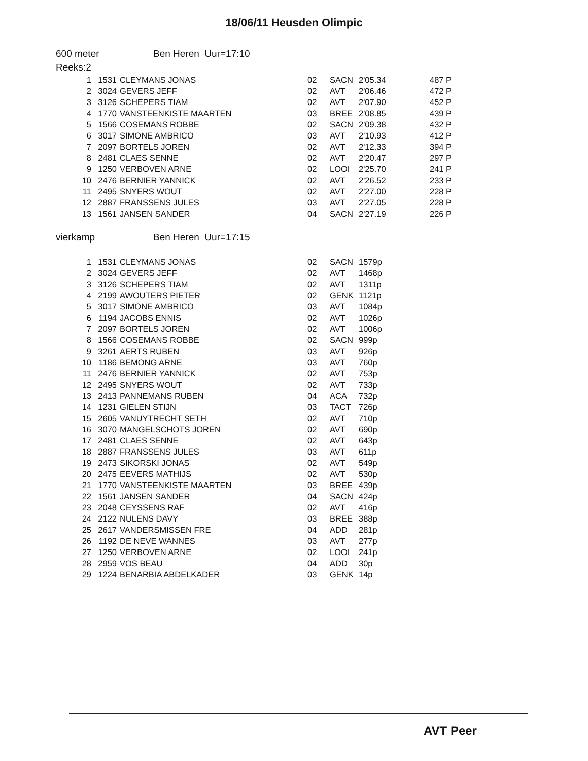18/06/11 Heusden Olimpic
600 meter Ben Heren Uur=17:10
Reeks:2
| 1 | 1531 | CLEYMANS JONAS | 02 | SACN | 2'05.34 | 487 P |
| 2 | 3024 | GEVERS JEFF | 02 | AVT | 2'06.46 | 472 P |
| 3 | 3126 | SCHEPERS TIAM | 02 | AVT | 2'07.90 | 452 P |
| 4 | 1770 | VANSTEENKISTE MAARTEN | 03 | BREE | 2'08.85 | 439 P |
| 5 | 1566 | COSEMANS ROBBE | 02 | SACN | 2'09.38 | 432 P |
| 6 | 3017 | SIMONE AMBRICO | 03 | AVT | 2'10.93 | 412 P |
| 7 | 2097 | BORTELS JOREN | 02 | AVT | 2'12.33 | 394 P |
| 8 | 2481 | CLAES SENNE | 02 | AVT | 2'20.47 | 297 P |
| 9 | 1250 | VERBOVEN ARNE | 02 | LOOI | 2'25.70 | 241 P |
| 10 | 2476 | BERNIER YANNICK | 02 | AVT | 2'26.52 | 233 P |
| 11 | 2495 | SNYERS WOUT | 02 | AVT | 2'27.00 | 228 P |
| 12 | 2887 | FRANSSENS JULES | 03 | AVT | 2'27.05 | 228 P |
| 13 | 1561 | JANSEN SANDER | 04 | SACN | 2'27.19 | 226 P |
vierkamp Ben Heren Uur=17:15
| 1 | 1531 | CLEYMANS JONAS | 02 | SACN | 1579p |
| 2 | 3024 | GEVERS JEFF | 02 | AVT | 1468p |
| 3 | 3126 | SCHEPERS TIAM | 02 | AVT | 1311p |
| 4 | 2199 | AWOUTERS PIETER | 02 | GENK | 1121p |
| 5 | 3017 | SIMONE AMBRICO | 03 | AVT | 1084p |
| 6 | 1194 | JACOBS ENNIS | 02 | AVT | 1026p |
| 7 | 2097 | BORTELS JOREN | 02 | AVT | 1006p |
| 8 | 1566 | COSEMANS ROBBE | 02 | SACN | 999p |
| 9 | 3261 | AERTS RUBEN | 03 | AVT | 926p |
| 10 | 1186 | BEMONG ARNE | 03 | AVT | 760p |
| 11 | 2476 | BERNIER YANNICK | 02 | AVT | 753p |
| 12 | 2495 | SNYERS WOUT | 02 | AVT | 733p |
| 13 | 2413 | PANNEMANS RUBEN | 04 | ACA | 732p |
| 14 | 1231 | GIELEN STIJN | 03 | TACT | 726p |
| 15 | 2605 | VANUYTRECHT SETH | 02 | AVT | 710p |
| 16 | 3070 | MANGELSCHOTS JOREN | 02 | AVT | 690p |
| 17 | 2481 | CLAES SENNE | 02 | AVT | 643p |
| 18 | 2887 | FRANSSENS JULES | 03 | AVT | 611p |
| 19 | 2473 | SIKORSKI JONAS | 02 | AVT | 549p |
| 20 | 2475 | EEVERS MATHIJS | 02 | AVT | 530p |
| 21 | 1770 | VANSTEENKISTE MAARTEN | 03 | BREE | 439p |
| 22 | 1561 | JANSEN SANDER | 04 | SACN | 424p |
| 23 | 2048 | CEYSSENS RAF | 02 | AVT | 416p |
| 24 | 2122 | NULENS DAVY | 03 | BREE | 388p |
| 25 | 2617 | VANDERSMISSEN FRE | 04 | ADD | 281p |
| 26 | 1192 | DE NEVE WANNES | 03 | AVT | 277p |
| 27 | 1250 | VERBOVEN ARNE | 02 | LOOI | 241p |
| 28 | 2959 | VOS BEAU | 04 | ADD | 30p |
| 29 | 1224 | BENARBIA ABDELKADER | 03 | GENK | 14p |
AVT Peer